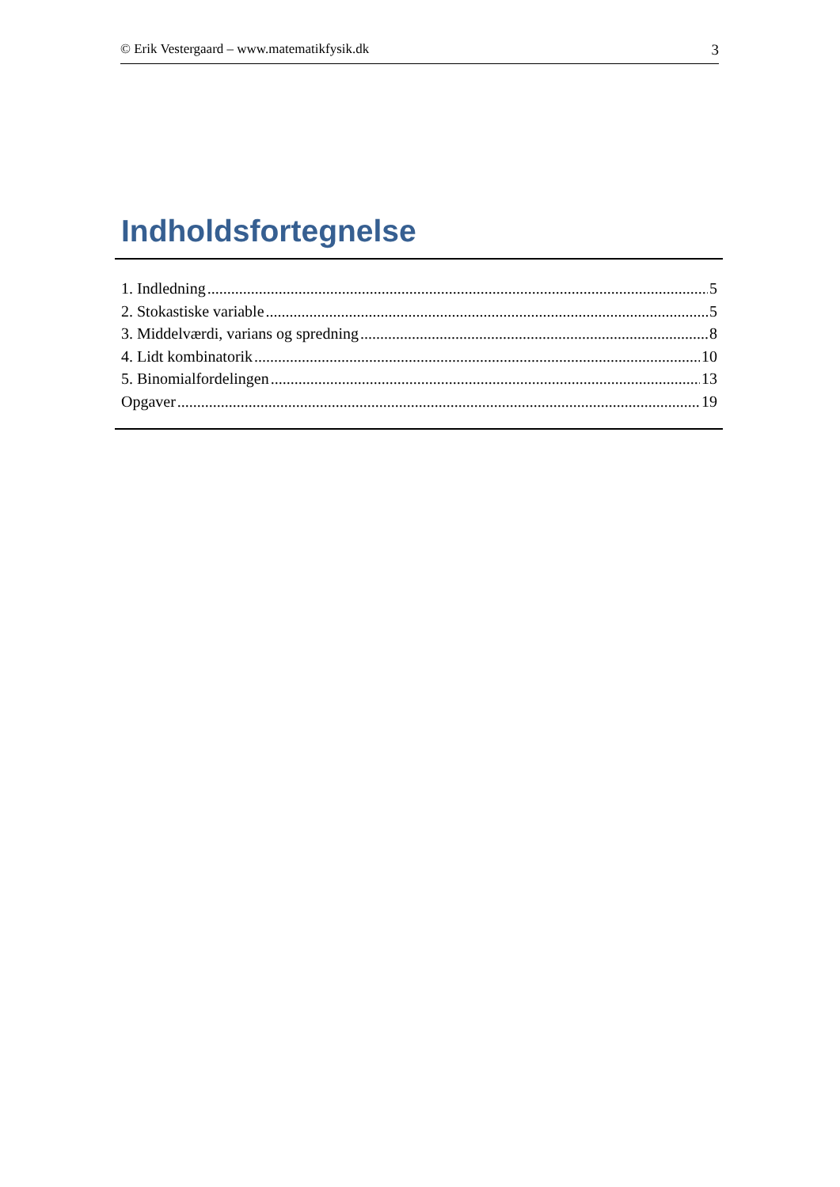© Erik Vestergaard – www.matematikfysik.dk 3
Indholdsfortegnelse
1. Indledning 5
2. Stokastiske variable 5
3. Middelværdi, varians og spredning 8
4. Lidt kombinatorik 10
5. Binomialfordelingen 13
Opgaver 19